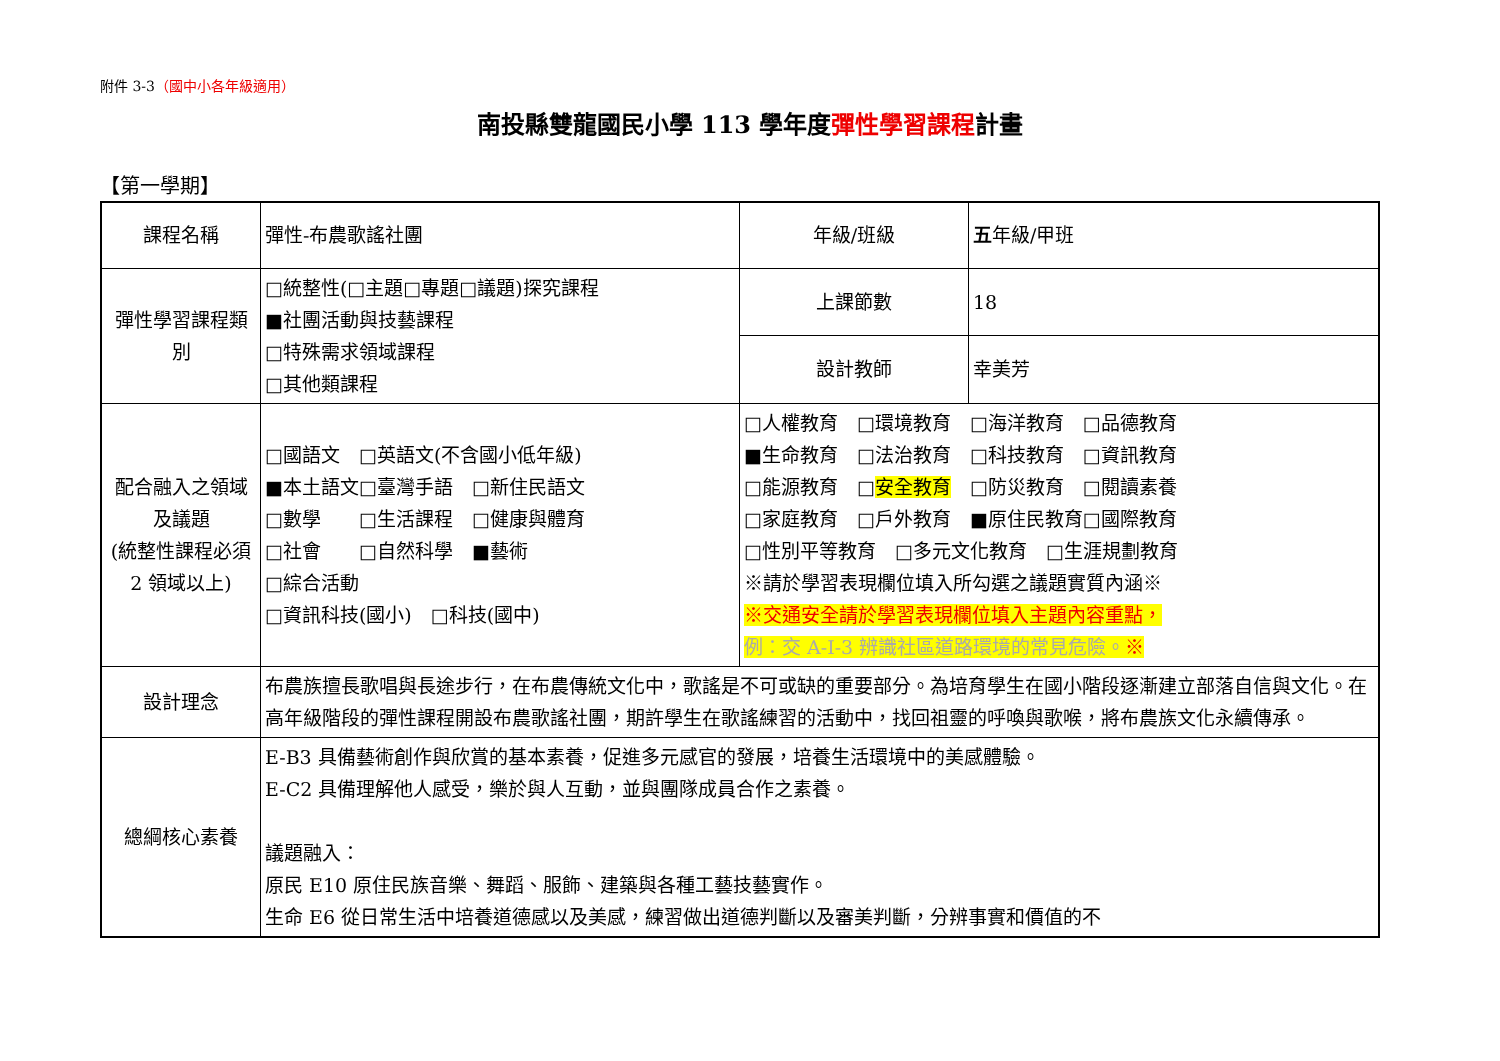附件 3-3（國中小各年級適用）
南投縣雙龍國民小學 113 學年度彈性學習課程計畫
【第一學期】
| 課程名稱 | 彈性-布農歌謠社團 | 年級/班級 | 五 年級/甲班 |
| 彈性學習課程類別 | □統整性(□主題□專題□議題)探究課程 ■社團活動與技藝課程 □特殊需求領域課程 □其他類課程 | 上課節數 | 18 |
| | | 設計教師 | 幸美芳 |
| 配合融入之領域及議題 (統整性課程必須 2 領域以上) | □國語文 □英語文(不含國小低年級) ■本土語文□臺灣手語 □新住民語文 □數學 □生活課程 □健康與體育 □社會 □自然科學 ■藝術 □綜合活動 □資訊科技(國小) □科技(國中) | □人權教育 □環境教育 □海洋教育 □品德教育 ■生命教育 □法治教育 □科技教育 □資訊教育 □能源教育 □ 安全教育 □防災教育 □閱讀素養 □家庭教育 □戶外教育 ■原住民教育□國際教育 □性別平等教育 □多元文化教育 □生涯規劃教育 ※請於學習表現欄位填入所勾選之議題實質內涵※ ※交通安全請於學習表現欄位填入主題內容重點， 例：交 A-I-3 辨識社區道路環境的常見危險。 ※ | |
| 設計理念 | 布農族擅長歌唱與長途步行，在布農傳統文化中，歌謠是不可或缺的重要部分。為培育學生在國小階段逐漸建立部落自信與文化。在高年級階段的彈性課程開設布農歌謠社團，期許學生在歌謠練習的活動中，找回祖靈的呼喚與歌喉，將布農族文化永續傳承。 | | |
| 總綱核心素養 | E-B3 具備藝術創作與欣賞的基本素養，促進多元感官的發展，培養生活環境中的美感體驗。 E-C2 具備理解他人感受，樂於與人互動，並與團隊成員合作之素養。 議題融入： 原民 E10 原住民族音樂、舞蹈、服飾、建築與各種工藝技藝實作。 生命 E6 從日常生活中培養道德感以及美感，練習做出道德判斷以及審美判斷，分辨事實和價值的不 | | |